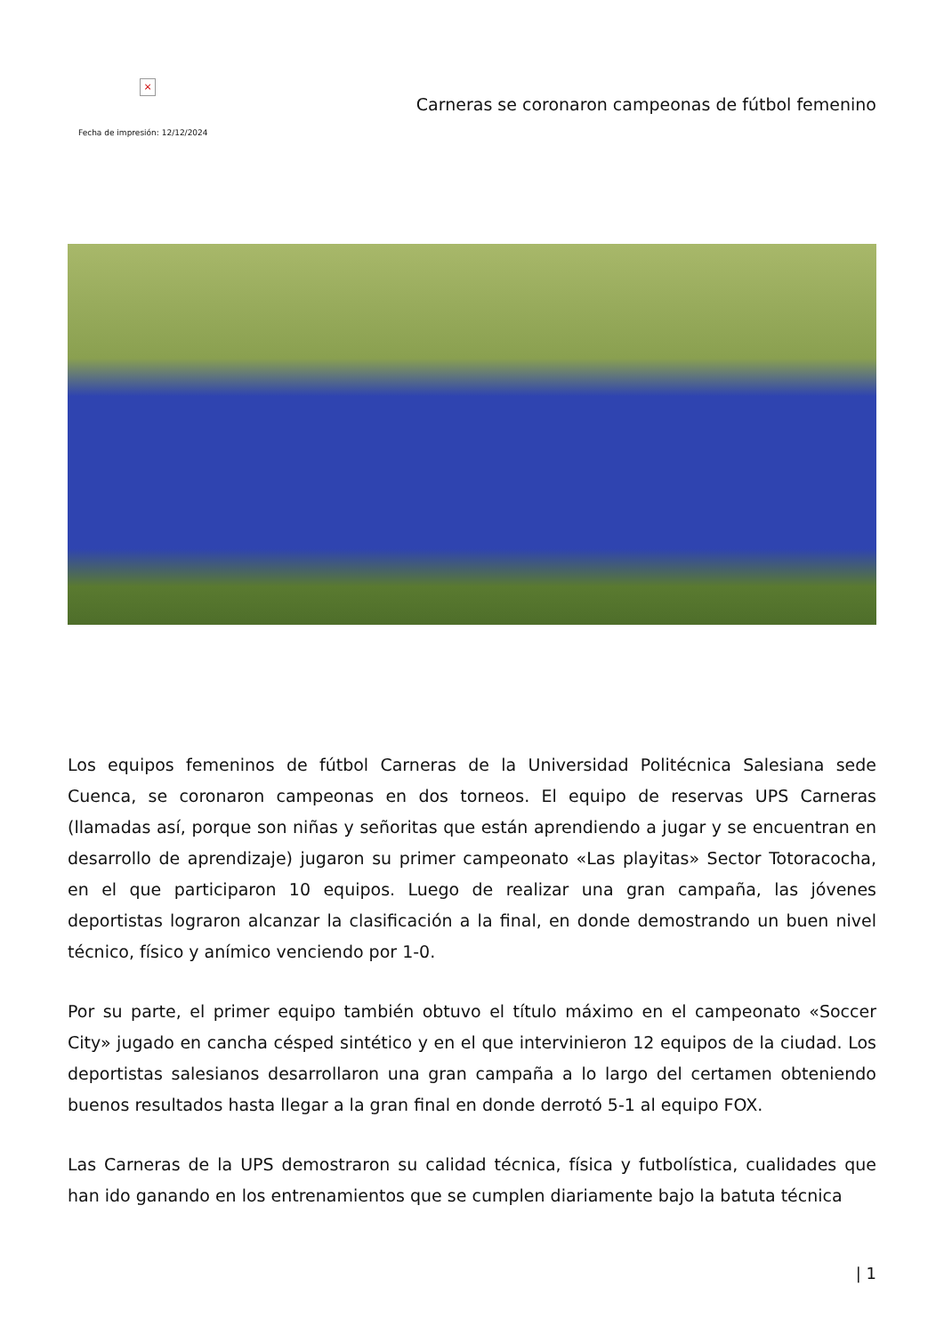×
Fecha de impresión: 12/12/2024
Carneras se coronaron campeonas de fútbol femenino
Los equipos femeninos de fútbol Carneras de la Universidad Politécnica Salesiana sede Cuenca, se coronaron campeonas en dos torneos. El equipo de reservas UPS Carneras (llamadas así, porque son niñas y señoritas que están aprendiendo a jugar y se encuentran en desarrollo de aprendizaje) jugaron su primer campeonato «Las playitas» Sector Totoracocha, en el que participaron 10 equipos. Luego de realizar una gran campaña, las jóvenes deportistas lograron alcanzar la clasificación a la final, en donde demostrando un buen nivel técnico, físico y anímico venciendo por 1-0.
Por su parte, el primer equipo también obtuvo el título máximo en el campeonato «Soccer City» jugado en cancha césped sintético y en el que intervinieron 12 equipos de la ciudad. Los deportistas salesianos desarrollaron una gran campaña a lo largo del certamen obteniendo buenos resultados hasta llegar a la gran final en donde derrotó 5-1 al equipo FOX.
Las Carneras de la UPS demostraron su calidad técnica, física y futbolística, cualidades que han ido ganando en los entrenamientos que se cumplen diariamente bajo la batuta técnica
| 1